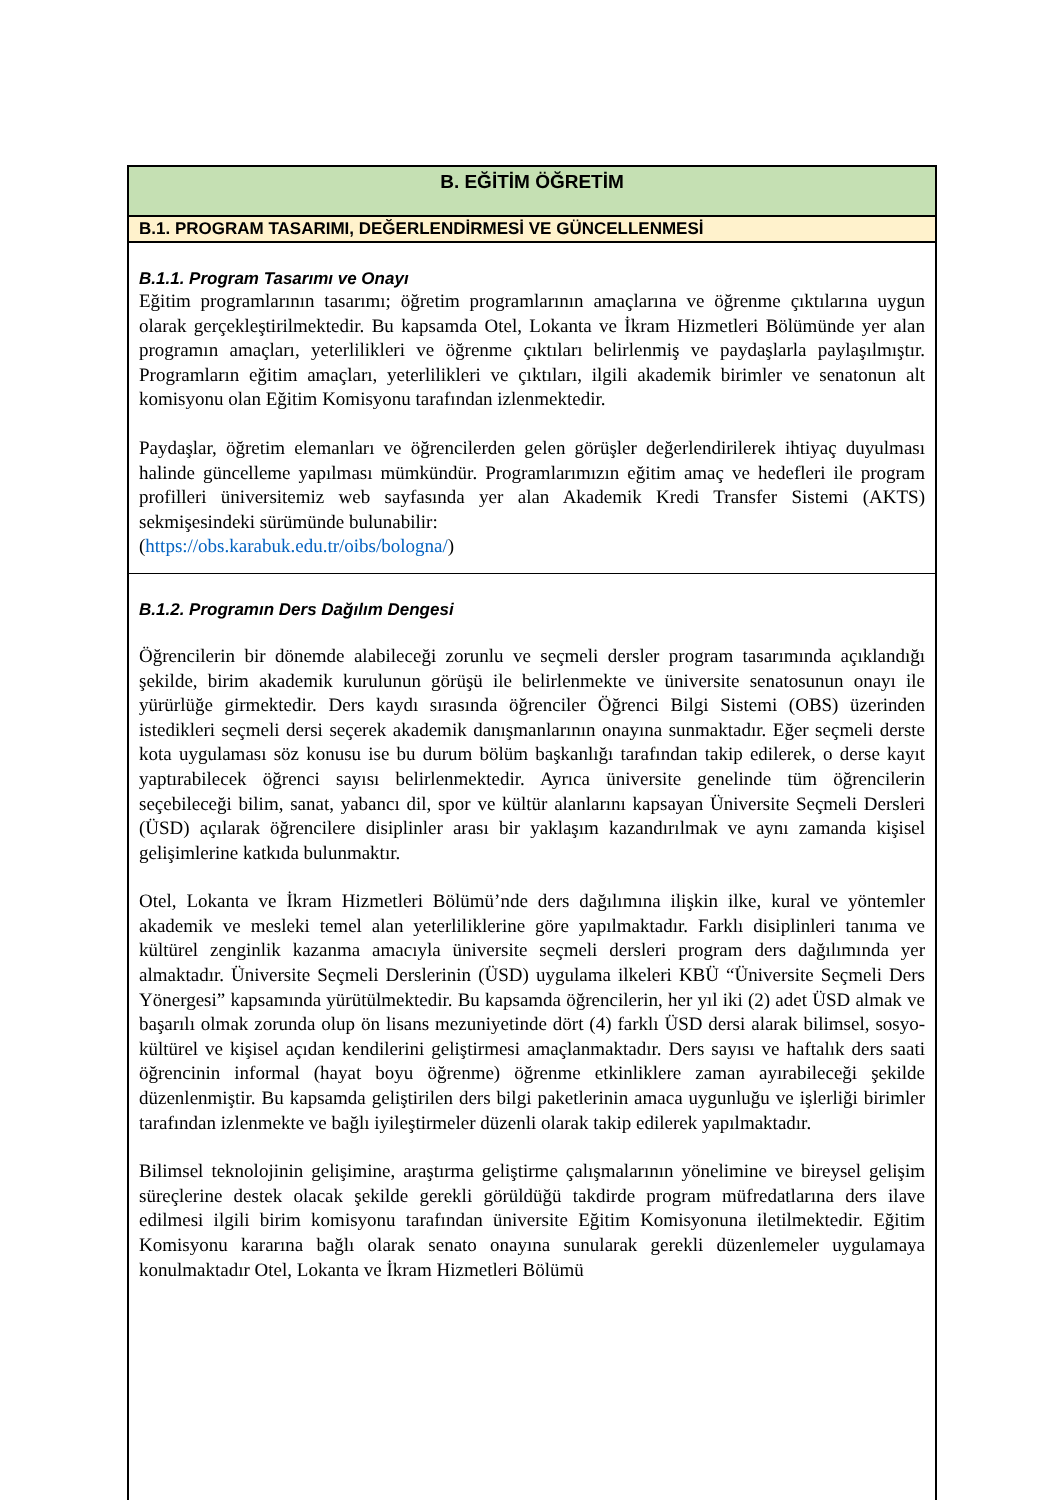B. EĞİTİM ÖĞRETİM
B.1. PROGRAM TASARIMI, DEĞERLENDİRMESİ VE GÜNCELLENMESİ
B.1.1. Program Tasarımı ve Onayı
Eğitim programlarının tasarımı; öğretim programlarının amaçlarına ve öğrenme çıktılarına uygun olarak gerçekleştirilmektedir. Bu kapsamda Otel, Lokanta ve İkram Hizmetleri Bölümünde yer alan programın amaçları, yeterlilikleri ve öğrenme çıktıları belirlenmiş ve paydaşlarla paylaşılmıştır. Programların eğitim amaçları, yeterlilikleri ve çıktıları, ilgili akademik birimler ve senatonun alt komisyonu olan Eğitim Komisyonu tarafından izlenmektedir.
Paydaşlar, öğretim elemanları ve öğrencilerden gelen görüşler değerlendirilerek ihtiyaç duyulması halinde güncelleme yapılması mümkündür. Programlarımızın eğitim amaç ve hedefleri ile program profilleri üniversitemiz web sayfasında yer alan Akademik Kredi Transfer Sistemi (AKTS) sekmişesindeki sürümünde bulunabilir:
(https://obs.karabuk.edu.tr/oibs/bologna/)
B.1.2. Programın Ders Dağılım Dengesi
Öğrencilerin bir dönemde alabileceği zorunlu ve seçmeli dersler program tasarımında açıklandığı şekilde, birim akademik kurulunun görüşü ile belirlenmekte ve üniversite senatosunun onayı ile yürürlüğe girmektedir. Ders kaydı sırasında öğrenciler Öğrenci Bilgi Sistemi (OBS) üzerinden istedikleri seçmeli dersi seçerek akademik danışmanlarının onayına sunmaktadır. Eğer seçmeli derste kota uygulaması söz konusu ise bu durum bölüm başkanlığı tarafından takip edilerek, o derse kayıt yaptırabilecek öğrenci sayısı belirlenmektedir. Ayrıca üniversite genelinde tüm öğrencilerin seçebileceği bilim, sanat, yabancı dil, spor ve kültür alanlarını kapsayan Üniversite Seçmeli Dersleri (ÜSD) açılarak öğrencilere disiplinler arası bir yaklaşım kazandırılmak ve aynı zamanda kişisel gelişimlerine katkıda bulunmaktır.
Otel, Lokanta ve İkram Hizmetleri Bölümü’nde ders dağılımına ilişkin ilke, kural ve yöntemler akademik ve mesleki temel alan yeterliliklerine göre yapılmaktadır. Farklı disiplinleri tanıma ve kültürel zenginlik kazanma amacıyla üniversite seçmeli dersleri program ders dağılımında yer almaktadır. Üniversite Seçmeli Derslerinin (ÜSD) uygulama ilkeleri KBÜ “Üniversite Seçmeli Ders Yönergesi” kapsamında yürütülmektedir. Bu kapsamda öğrencilerin, her yıl iki (2) adet ÜSD almak ve başarılı olmak zorunda olup ön lisans mezuniyetinde dört (4) farklı ÜSD dersi alarak bilimsel, sosyo-kültürel ve kişisel açıdan kendilerini geliştirmesi amaçlanmaktadır. Ders sayısı ve haftalık ders saati öğrencinin informal (hayat boyu öğrenme) öğrenme etkinliklere zaman ayırabileceği şekilde düzenlenmiştir. Bu kapsamda geliştirilen ders bilgi paketlerinin amaca uygunluğu ve işlerliği birimler tarafından izlenmekte ve bağlı iyileştirmeler düzenli olarak takip edilerek yapılmaktadır.
Bilimsel teknolojinin gelişimine, araştırma geliştirme çalışmalarının yönelimine ve bireysel gelişim süreçlerine destek olacak şekilde gerekli görüldüğü takdirde program müfredatlarına ders ilave edilmesi ilgili birim komisyonu tarafından üniversite Eğitim Komisyonuna iletilmektedir. Eğitim Komisyonu kararına bağlı olarak senato onayına sunularak gerekli düzenlemeler uygulamaya konulmaktadır Otel, Lokanta ve İkram Hizmetleri Bölümü